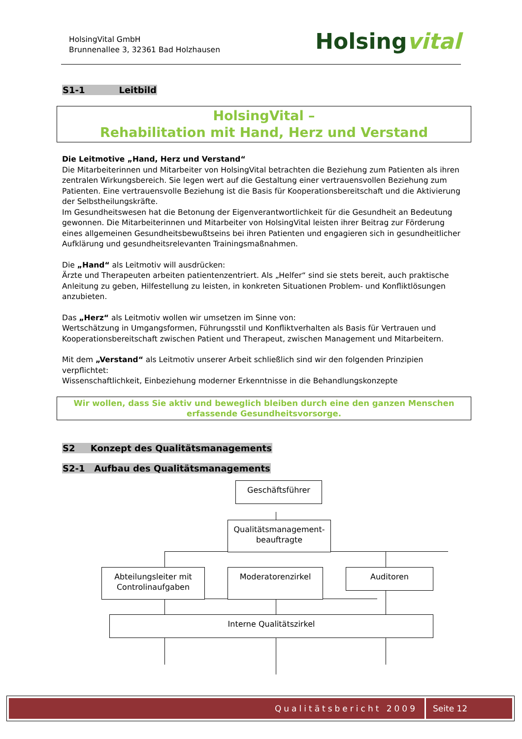HolsingVital GmbH
Brunnenallee 3, 32361 Bad Holzhausen
Holsingvital
S1-1 Leitbild
HolsingVital –
Rehabilitation mit Hand, Herz und Verstand
Die Leitmotive „Hand, Herz und Verstand“
Die Mitarbeiterinnen und Mitarbeiter von HolsingVital betrachten die Beziehung zum Patienten als ihren zentralen Wirkungsbereich. Sie legen wert auf die Gestaltung einer vertrauensvollen Beziehung zum Patienten. Eine vertrauensvolle Beziehung ist die Basis für Kooperationsbereitschaft und die Aktivierung der Selbstheilungskräfte.
Im Gesundheitswesen hat die Betonung der Eigenverantwortlichkeit für die Gesundheit an Bedeutung gewonnen. Die Mitarbeiterinnen und Mitarbeiter von HolsingVital leisten ihrer Beitrag zur Förderung eines allgemeinen Gesundheitsbewußtseins bei ihren Patienten und engagieren sich in gesundheitlicher Aufklärung und gesundheitsrelevanten Trainingsmaßnahmen.
Die „Hand“ als Leitmotiv will ausdrücken:
Ärzte und Therapeuten arbeiten patientenzentriert. Als „Helfer“ sind sie stets bereit, auch praktische Anleitung zu geben, Hilfestellung zu leisten, in konkreten Situationen Problem- und Konfliktlösungen anzubieten.
Das „Herz“ als Leitmotiv wollen wir umsetzen im Sinne von:
Wertschätzung in Umgangsformen, Führungsstil und Konfliktverhalten als Basis für Vertrauen und Kooperationsbereitschaft zwischen Patient und Therapeut, zwischen Management und Mitarbeitern.
Mit dem „Verstand“ als Leitmotiv unserer Arbeit schließlich sind wir den folgenden Prinzipien verpflichtet:
Wissenschaftlichkeit, Einbeziehung moderner Erkenntnisse in die Behandlungskonzepte
Wir wollen, dass Sie aktiv und beweglich bleiben durch eine den ganzen Menschen erfassende Gesundheitsvorsorge.
S2 Konzept des Qualitätsmanagements
S2-1 Aufbau des Qualitätsmanagements
Geschäftsführer
Qualitätsmanagement-
beauftragte
Abteilungsleiter mit
Controlinaufgaben
Moderatorenzirkel Auditoren
Interne Qualitätszirkel
Qualitätsbericht 2009 Seite 12